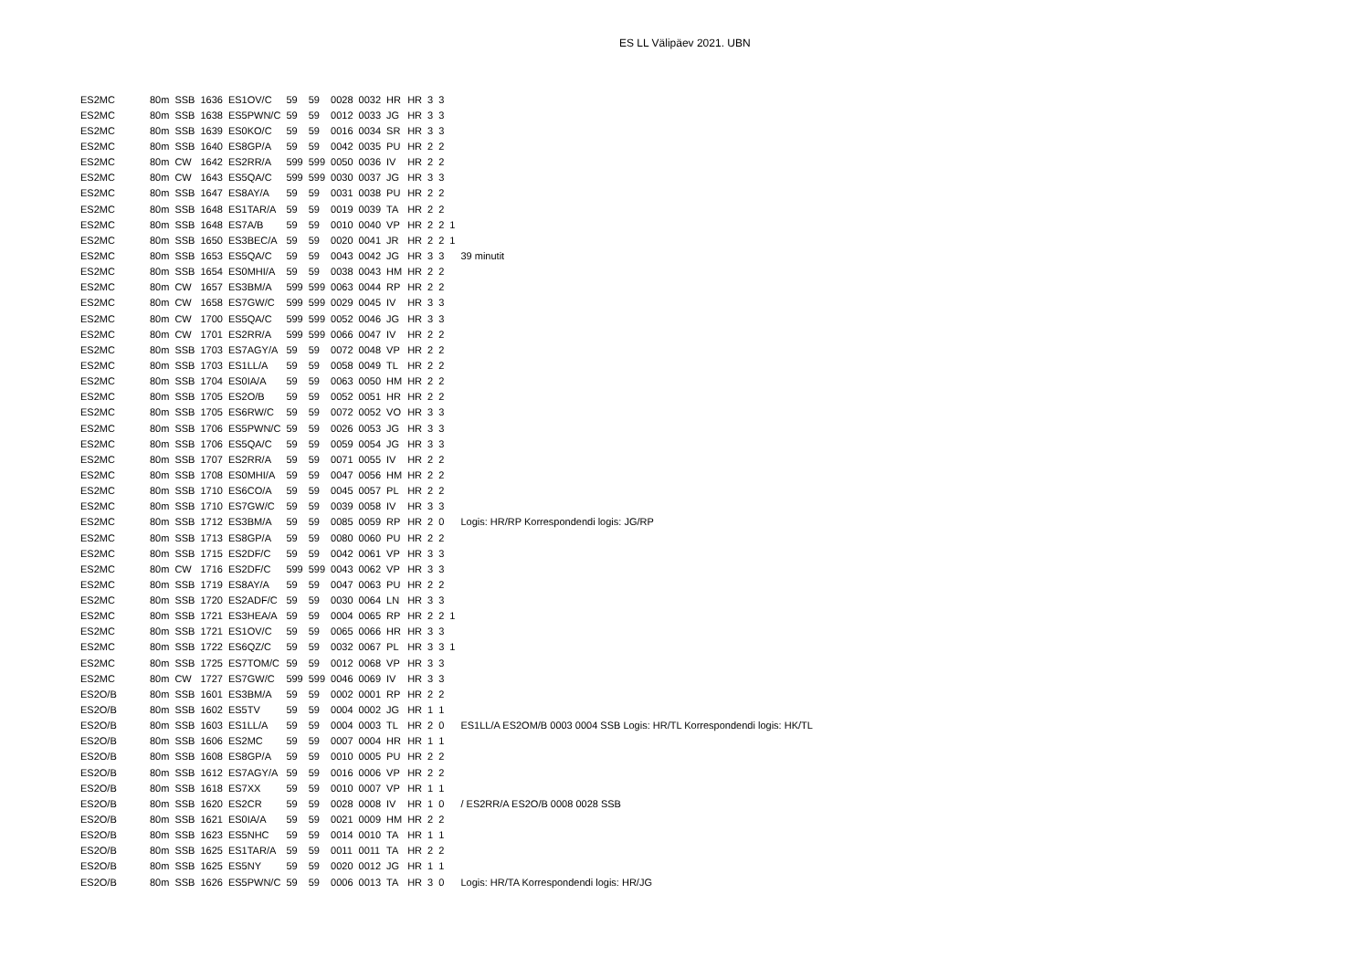ES LL Välipäev 2021. UBN
| ES2MC | 80m | SSB | 1636 | ES1OV/C | 59 | 59 | 0028 | 0032 | HR | HR | 3 | 3 | | |
| ES2MC | 80m | SSB | 1638 | ES5PWN/C | 59 | 59 | 0012 | 0033 | JG | HR | 3 | 3 | | |
| ES2MC | 80m | SSB | 1639 | ES0KO/C | 59 | 59 | 0016 | 0034 | SR | HR | 3 | 3 | | |
| ES2MC | 80m | SSB | 1640 | ES8GP/A | 59 | 59 | 0042 | 0035 | PU | HR | 2 | 2 | | |
| ES2MC | 80m | CW | 1642 | ES2RR/A | 599 | 599 | 0050 | 0036 | IV | HR | 2 | 2 | | |
| ES2MC | 80m | CW | 1643 | ES5QA/C | 599 | 599 | 0030 | 0037 | JG | HR | 3 | 3 | | |
| ES2MC | 80m | SSB | 1647 | ES8AY/A | 59 | 59 | 0031 | 0038 | PU | HR | 2 | 2 | | |
| ES2MC | 80m | SSB | 1648 | ES1TAR/A | 59 | 59 | 0019 | 0039 | TA | HR | 2 | 2 | | |
| ES2MC | 80m | SSB | 1648 | ES7A/B | 59 | 59 | 0010 | 0040 | VP | HR | 2 | 2 | 1 | |
| ES2MC | 80m | SSB | 1650 | ES3BEC/A | 59 | 59 | 0020 | 0041 | JR | HR | 2 | 2 | 1 | |
| ES2MC | 80m | SSB | 1653 | ES5QA/C | 59 | 59 | 0043 | 0042 | JG | HR | 3 | 3 | | 39 minutit |
| ES2MC | 80m | SSB | 1654 | ES0MHI/A | 59 | 59 | 0038 | 0043 | HM | HR | 2 | 2 | | |
| ES2MC | 80m | CW | 1657 | ES3BM/A | 599 | 599 | 0063 | 0044 | RP | HR | 2 | 2 | | |
| ES2MC | 80m | CW | 1658 | ES7GW/C | 599 | 599 | 0029 | 0045 | IV | HR | 3 | 3 | | |
| ES2MC | 80m | CW | 1700 | ES5QA/C | 599 | 599 | 0052 | 0046 | JG | HR | 3 | 3 | | |
| ES2MC | 80m | CW | 1701 | ES2RR/A | 599 | 599 | 0066 | 0047 | IV | HR | 2 | 2 | | |
| ES2MC | 80m | SSB | 1703 | ES7AGY/A | 59 | 59 | 0072 | 0048 | VP | HR | 2 | 2 | | |
| ES2MC | 80m | SSB | 1703 | ES1LL/A | 59 | 59 | 0058 | 0049 | TL | HR | 2 | 2 | | |
| ES2MC | 80m | SSB | 1704 | ES0IA/A | 59 | 59 | 0063 | 0050 | HM | HR | 2 | 2 | | |
| ES2MC | 80m | SSB | 1705 | ES2O/B | 59 | 59 | 0052 | 0051 | HR | HR | 2 | 2 | | |
| ES2MC | 80m | SSB | 1705 | ES6RW/C | 59 | 59 | 0072 | 0052 | VO | HR | 3 | 3 | | |
| ES2MC | 80m | SSB | 1706 | ES5PWN/C | 59 | 59 | 0026 | 0053 | JG | HR | 3 | 3 | | |
| ES2MC | 80m | SSB | 1706 | ES5QA/C | 59 | 59 | 0059 | 0054 | JG | HR | 3 | 3 | | |
| ES2MC | 80m | SSB | 1707 | ES2RR/A | 59 | 59 | 0071 | 0055 | IV | HR | 2 | 2 | | |
| ES2MC | 80m | SSB | 1708 | ES0MHI/A | 59 | 59 | 0047 | 0056 | HM | HR | 2 | 2 | | |
| ES2MC | 80m | SSB | 1710 | ES6CO/A | 59 | 59 | 0045 | 0057 | PL | HR | 2 | 2 | | |
| ES2MC | 80m | SSB | 1710 | ES7GW/C | 59 | 59 | 0039 | 0058 | IV | HR | 3 | 3 | | |
| ES2MC | 80m | SSB | 1712 | ES3BM/A | 59 | 59 | 0085 | 0059 | RP | HR | 2 | 0 | | Logis: HR/RP Korrespondendi logis: JG/RP |
| ES2MC | 80m | SSB | 1713 | ES8GP/A | 59 | 59 | 0080 | 0060 | PU | HR | 2 | 2 | | |
| ES2MC | 80m | SSB | 1715 | ES2DF/C | 59 | 59 | 0042 | 0061 | VP | HR | 3 | 3 | | |
| ES2MC | 80m | CW | 1716 | ES2DF/C | 599 | 599 | 0043 | 0062 | VP | HR | 3 | 3 | | |
| ES2MC | 80m | SSB | 1719 | ES8AY/A | 59 | 59 | 0047 | 0063 | PU | HR | 2 | 2 | | |
| ES2MC | 80m | SSB | 1720 | ES2ADF/C | 59 | 59 | 0030 | 0064 | LN | HR | 3 | 3 | | |
| ES2MC | 80m | SSB | 1721 | ES3HEA/A | 59 | 59 | 0004 | 0065 | RP | HR | 2 | 2 | 1 | |
| ES2MC | 80m | SSB | 1721 | ES1OV/C | 59 | 59 | 0065 | 0066 | HR | HR | 3 | 3 | | |
| ES2MC | 80m | SSB | 1722 | ES6QZ/C | 59 | 59 | 0032 | 0067 | PL | HR | 3 | 3 | 1 | |
| ES2MC | 80m | SSB | 1725 | ES7TOM/C | 59 | 59 | 0012 | 0068 | VP | HR | 3 | 3 | | |
| ES2MC | 80m | CW | 1727 | ES7GW/C | 599 | 599 | 0046 | 0069 | IV | HR | 3 | 3 | | |
| ES2O/B | 80m | SSB | 1601 | ES3BM/A | 59 | 59 | 0002 | 0001 | RP | HR | 2 | 2 | | |
| ES2O/B | 80m | SSB | 1602 | ES5TV | 59 | 59 | 0004 | 0002 | JG | HR | 1 | 1 | | |
| ES2O/B | 80m | SSB | 1603 | ES1LL/A | 59 | 59 | 0004 | 0003 | TL | HR | 2 | 0 | | ES1LL/A ES2OM/B 0003 0004 SSB Logis: HR/TL Korrespondendi logis: HK/TL |
| ES2O/B | 80m | SSB | 1606 | ES2MC | 59 | 59 | 0007 | 0004 | HR | HR | 1 | 1 | | |
| ES2O/B | 80m | SSB | 1608 | ES8GP/A | 59 | 59 | 0010 | 0005 | PU | HR | 2 | 2 | | |
| ES2O/B | 80m | SSB | 1612 | ES7AGY/A | 59 | 59 | 0016 | 0006 | VP | HR | 2 | 2 | | |
| ES2O/B | 80m | SSB | 1618 | ES7XX | 59 | 59 | 0010 | 0007 | VP | HR | 1 | 1 | | |
| ES2O/B | 80m | SSB | 1620 | ES2CR | 59 | 59 | 0028 | 0008 | IV | HR | 1 | 0 | | / ES2RR/A ES2O/B 0008 0028 SSB |
| ES2O/B | 80m | SSB | 1621 | ES0IA/A | 59 | 59 | 0021 | 0009 | HM | HR | 2 | 2 | | |
| ES2O/B | 80m | SSB | 1623 | ES5NHC | 59 | 59 | 0014 | 0010 | TA | HR | 1 | 1 | | |
| ES2O/B | 80m | SSB | 1625 | ES1TAR/A | 59 | 59 | 0011 | 0011 | TA | HR | 2 | 2 | | |
| ES2O/B | 80m | SSB | 1625 | ES5NY | 59 | 59 | 0020 | 0012 | JG | HR | 1 | 1 | | |
| ES2O/B | 80m | SSB | 1626 | ES5PWN/C | 59 | 59 | 0006 | 0013 | TA | HR | 3 | 0 | | Logis: HR/TA Korrespondendi logis: HR/JG |